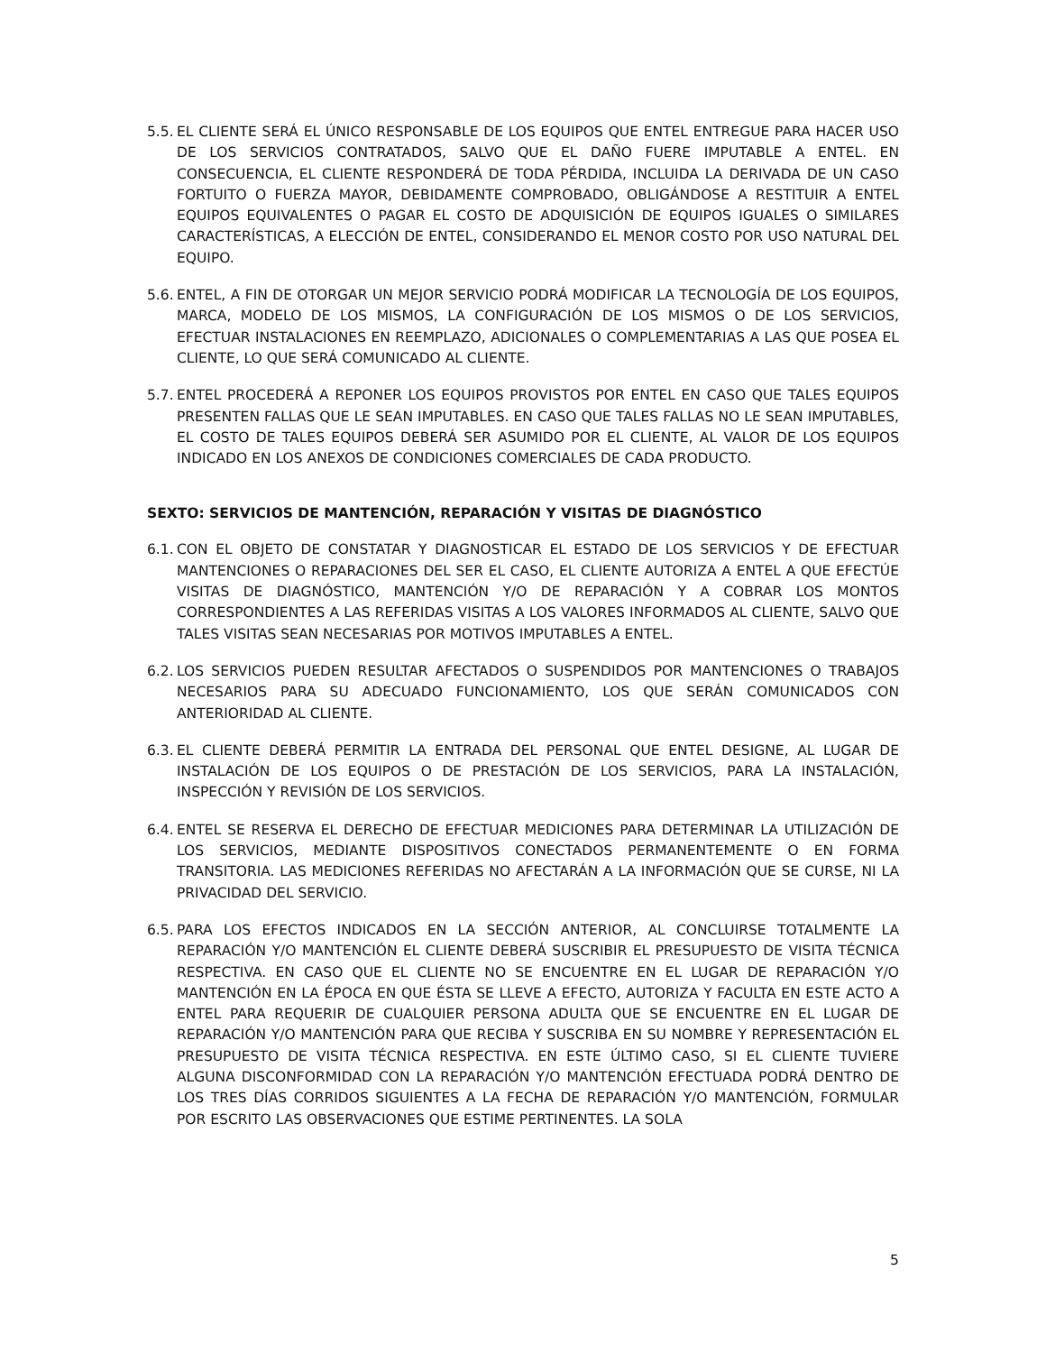5.5.
EL CLIENTE SERÁ EL ÚNICO RESPONSABLE DE LOS EQUIPOS QUE ENTEL ENTREGUE PARA HACER USO DE LOS SERVICIOS CONTRATADOS, SALVO QUE EL DAÑO FUERE IMPUTABLE A ENTEL. EN CONSECUENCIA, EL CLIENTE RESPONDERÁ DE TODA PÉRDIDA, INCLUIDA LA DERIVADA DE UN CASO FORTUITO O FUERZA MAYOR, DEBIDAMENTE COMPROBADO, OBLIGÁNDOSE A RESTITUIR A ENTEL EQUIPOS EQUIVALENTES O PAGAR EL COSTO DE ADQUISICIÓN DE EQUIPOS IGUALES O SIMILARES CARACTERÍSTICAS, A ELECCIÓN DE ENTEL, CONSIDERANDO EL MENOR COSTO POR USO NATURAL DEL EQUIPO.
5.6.
ENTEL, A FIN DE OTORGAR UN MEJOR SERVICIO PODRÁ MODIFICAR LA TECNOLOGÍA DE LOS EQUIPOS, MARCA, MODELO DE LOS MISMOS, LA CONFIGURACIÓN DE LOS MISMOS O DE LOS SERVICIOS, EFECTUAR INSTALACIONES EN REEMPLAZO, ADICIONALES O COMPLEMENTARIAS A LAS QUE POSEA EL CLIENTE, LO QUE SERÁ COMUNICADO AL CLIENTE.
5.7.
ENTEL PROCEDERÁ A REPONER LOS EQUIPOS PROVISTOS POR ENTEL EN CASO QUE TALES EQUIPOS PRESENTEN FALLAS QUE LE SEAN IMPUTABLES. EN CASO QUE TALES FALLAS NO LE SEAN IMPUTABLES, EL COSTO DE TALES EQUIPOS DEBERÁ SER ASUMIDO POR EL CLIENTE, AL VALOR DE LOS EQUIPOS INDICADO EN LOS ANEXOS DE CONDICIONES COMERCIALES DE CADA PRODUCTO.
SEXTO: SERVICIOS DE MANTENCIÓN, REPARACIÓN Y VISITAS DE DIAGNÓSTICO
6.1.
CON EL OBJETO DE CONSTATAR Y DIAGNOSTICAR EL ESTADO DE LOS SERVICIOS Y DE EFECTUAR MANTENCIONES O REPARACIONES DEL SER EL CASO, EL CLIENTE AUTORIZA A ENTEL A QUE EFECTÚE VISITAS DE DIAGNÓSTICO, MANTENCIÓN Y/O DE REPARACIÓN Y A COBRAR LOS MONTOS CORRESPONDIENTES A LAS REFERIDAS VISITAS A LOS VALORES INFORMADOS AL CLIENTE, SALVO QUE TALES VISITAS SEAN NECESARIAS POR MOTIVOS IMPUTABLES A ENTEL.
6.2.
LOS SERVICIOS PUEDEN RESULTAR AFECTADOS O SUSPENDIDOS POR MANTENCIONES O TRABAJOS NECESARIOS PARA SU ADECUADO FUNCIONAMIENTO, LOS QUE SERÁN COMUNICADOS CON ANTERIORIDAD AL CLIENTE.
6.3.
EL CLIENTE DEBERÁ PERMITIR LA ENTRADA DEL PERSONAL QUE ENTEL DESIGNE, AL LUGAR DE INSTALACIÓN DE LOS EQUIPOS O DE PRESTACIÓN DE LOS SERVICIOS, PARA LA INSTALACIÓN, INSPECCIÓN Y REVISIÓN DE LOS SERVICIOS.
6.4.
ENTEL SE RESERVA EL DERECHO DE EFECTUAR MEDICIONES PARA DETERMINAR LA UTILIZACIÓN DE LOS SERVICIOS, MEDIANTE DISPOSITIVOS CONECTADOS PERMANENTEMENTE O EN FORMA TRANSITORIA. LAS MEDICIONES REFERIDAS NO AFECTARÁN A LA INFORMACIÓN QUE SE CURSE, NI LA PRIVACIDAD DEL SERVICIO.
6.5.
PARA LOS EFECTOS INDICADOS EN LA SECCIÓN ANTERIOR, AL CONCLUIRSE TOTALMENTE LA REPARACIÓN Y/O MANTENCIÓN EL CLIENTE DEBERÁ SUSCRIBIR EL PRESUPUESTO DE VISITA TÉCNICA RESPECTIVA. EN CASO QUE EL CLIENTE NO SE ENCUENTRE EN EL LUGAR DE REPARACIÓN Y/O MANTENCIÓN EN LA ÉPOCA EN QUE ÉSTA SE LLEVE A EFECTO, AUTORIZA Y FACULTA EN ESTE ACTO A ENTEL PARA REQUERIR DE CUALQUIER PERSONA ADULTA QUE SE ENCUENTRE EN EL LUGAR DE REPARACIÓN Y/O MANTENCIÓN PARA QUE RECIBA Y SUSCRIBA EN SU NOMBRE Y REPRESENTACIÓN EL PRESUPUESTO DE VISITA TÉCNICA RESPECTIVA. EN ESTE ÚLTIMO CASO, SI EL CLIENTE TUVIERE ALGUNA DISCONFORMIDAD CON LA REPARACIÓN Y/O MANTENCIÓN EFECTUADA PODRÁ DENTRO DE LOS TRES DÍAS CORRIDOS SIGUIENTES A LA FECHA DE REPARACIÓN Y/O MANTENCIÓN, FORMULAR POR ESCRITO LAS OBSERVACIONES QUE ESTIME PERTINENTES. LA SOLA
5